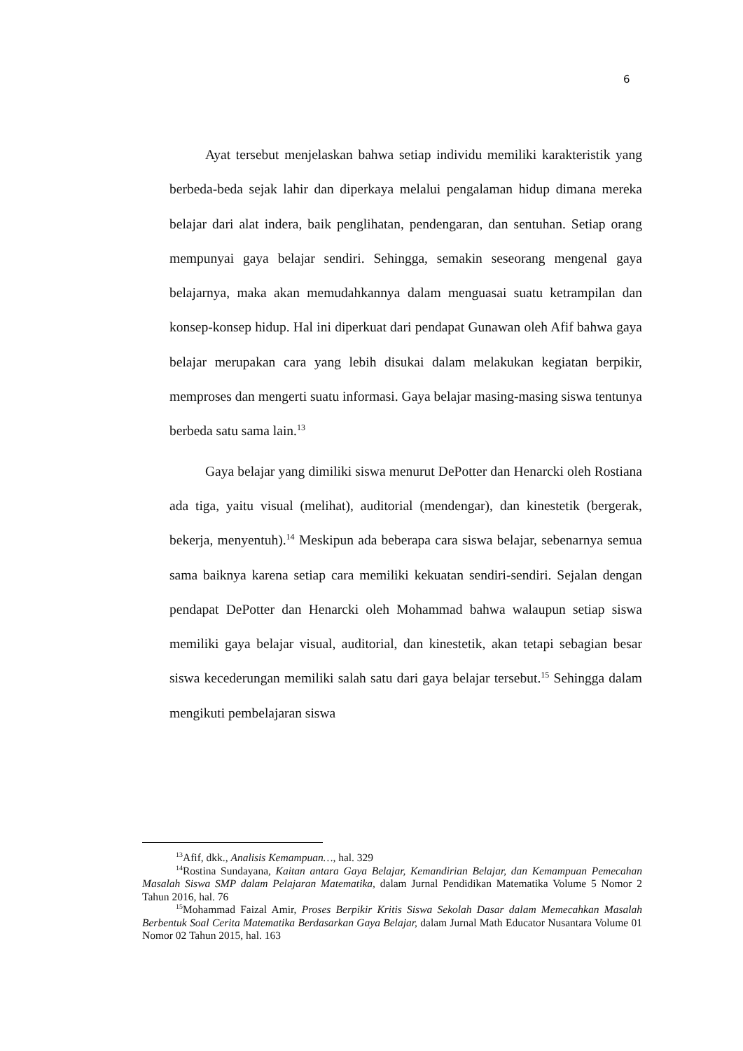6
Ayat tersebut menjelaskan bahwa setiap individu memiliki karakteristik yang berbeda-beda sejak lahir dan diperkaya melalui pengalaman hidup dimana mereka belajar dari alat indera, baik penglihatan, pendengaran, dan sentuhan. Setiap orang mempunyai gaya belajar sendiri. Sehingga, semakin seseorang mengenal gaya belajarnya, maka akan memudahkannya dalam menguasai suatu ketrampilan dan konsep-konsep hidup. Hal ini diperkuat dari pendapat Gunawan oleh Afif bahwa gaya belajar merupakan cara yang lebih disukai dalam melakukan kegiatan berpikir, memproses dan mengerti suatu informasi. Gaya belajar masing-masing siswa tentunya berbeda satu sama lain.<sup>13</sup>
Gaya belajar yang dimiliki siswa menurut DePotter dan Henarcki oleh Rostiana ada tiga, yaitu visual (melihat), auditorial (mendengar), dan kinestetik (bergerak, bekerja, menyentuh).<sup>14</sup> Meskipun ada beberapa cara siswa belajar, sebenarnya semua sama baiknya karena setiap cara memiliki kekuatan sendiri-sendiri. Sejalan dengan pendapat DePotter dan Henarcki oleh Mohammad bahwa walaupun setiap siswa memiliki gaya belajar visual, auditorial, dan kinestetik, akan tetapi sebagian besar siswa kecederungan memiliki salah satu dari gaya belajar tersebut.<sup>15</sup> Sehingga dalam mengikuti pembelajaran siswa
<sup>13</sup> Afif, dkk., Analisis Kemampuan…, hal. 329
<sup>14</sup> Rostina Sundayana, Kaitan antara Gaya Belajar, Kemandirian Belajar, dan Kemampuan Pemecahan Masalah Siswa SMP dalam Pelajaran Matematika, dalam Jurnal Pendidikan Matematika Volume 5 Nomor 2 Tahun 2016, hal. 76
<sup>15</sup> Mohammad Faizal Amir, Proses Berpikir Kritis Siswa Sekolah Dasar dalam Memecahkan Masalah Berbentuk Soal Cerita Matematika Berdasarkan Gaya Belajar, dalam Jurnal Math Educator Nusantara Volume 01 Nomor 02 Tahun 2015, hal. 163